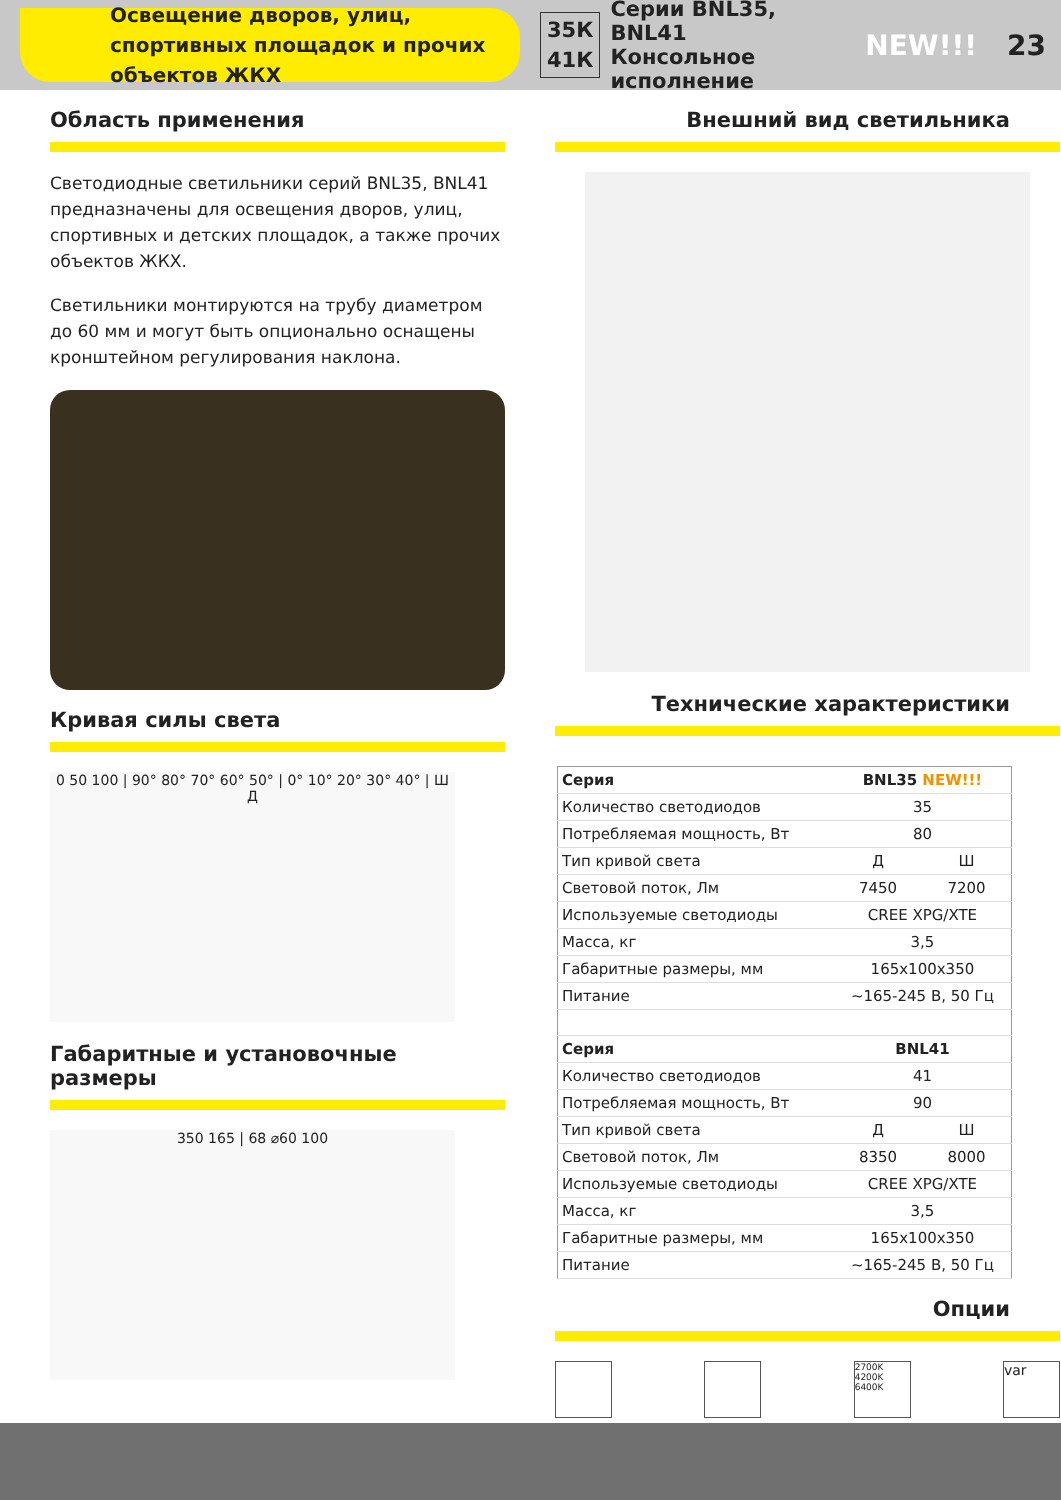Освещение дворов, улиц, спортивных площадок и прочих объектов ЖКХ
35К
41К Серии BNL35, BNL41
Консольное исполнение NEW!!! 23
Область применения
Светодиодные светильники серий BNL35, BNL41 предназначены для освещения дворов, улиц, спортивных и детских площадок, а также прочих объектов ЖКХ.
Светильники монтируются на трубу диаметром до 60 мм и могут быть опционально оснащены кронштейном регулирования наклона.
Кривая силы света
0 50 100 | 90° 80° 70° 60° 50° | 0° 10° 20° 30° 40° | Ш Д
Габаритные и установочные размеры
350 165 | 68 ⌀60 100
Внешний вид светильника
Технические характеристики
| Серия | BNL35 NEW!!! | |
| Количество светодиодов | 35 | |
| Потребляемая мощность, Вт | 80 | |
| Тип кривой света | Д | Ш |
| Световой поток, Лм | 7450 | 7200 |
| Используемые светодиоды | CREE XPG/XTE | |
| Масса, кг | 3,5 | |
| Габаритные размеры, мм | 165x100x350 | |
| Питание | ~165-245 В, 50 Гц | |
| Серия | BNL41 | |
| Количество светодиодов | 41 | |
| Потребляемая мощность, Вт | 90 | |
| Тип кривой света | Д | Ш |
| Световой поток, Лм | 8350 | 8000 |
| Используемые светодиоды | CREE XPG/XTE | |
| Масса, кг | 3,5 | |
| Габаритные размеры, мм | 165x100x350 | |
| Питание | ~165-245 В, 50 Гц | |
Опции
2700K 4200K 6400K
var